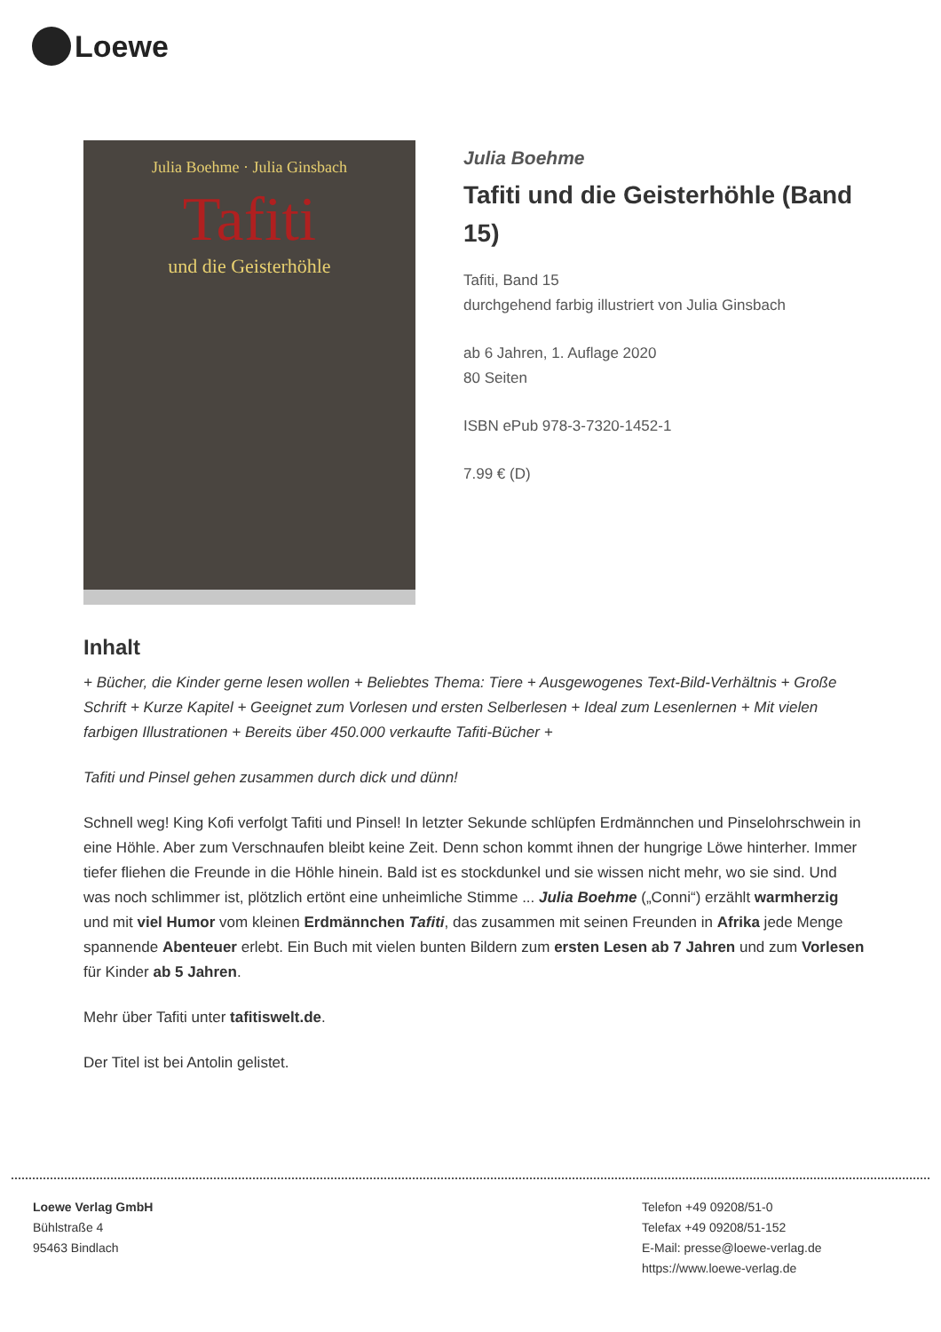Loewe
Julia Boehme · Julia Ginsbach
Tafiti
und die Geisterhöhle
Julia Boehme
Tafiti und die Geisterhöhle (Band 15)
Tafiti, Band 15
durchgehend farbig illustriert von Julia Ginsbach
ab 6 Jahren, 1. Auflage 2020
80 Seiten
ISBN ePub 978-3-7320-1452-1
7.99 € (D)
Inhalt
+ Bücher, die Kinder gerne lesen wollen + Beliebtes Thema: Tiere + Ausgewogenes Text-Bild-Verhältnis + Große Schrift + Kurze Kapitel + Geeignet zum Vorlesen und ersten Selberlesen + Ideal zum Lesenlernen + Mit vielen farbigen Illustrationen + Bereits über 450.000 verkaufte Tafiti-Bücher +
Tafiti und Pinsel gehen zusammen durch dick und dünn!
Schnell weg! King Kofi verfolgt Tafiti und Pinsel! In letzter Sekunde schlüpfen Erdmännchen und Pinselohrschwein in eine Höhle. Aber zum Verschnaufen bleibt keine Zeit. Denn schon kommt ihnen der hungrige Löwe hinterher. Immer tiefer fliehen die Freunde in die Höhle hinein. Bald ist es stockdunkel und sie wissen nicht mehr, wo sie sind. Und was noch schlimmer ist, plötzlich ertönt eine unheimliche Stimme ... Julia Boehme („Conni“) erzählt warmherzig und mit viel Humor vom kleinen Erdmännchen Tafiti, das zusammen mit seinen Freunden in Afrika jede Menge spannende Abenteuer erlebt. Ein Buch mit vielen bunten Bildern zum ersten Lesen ab 7 Jahren und zum Vorlesen für Kinder ab 5 Jahren.
Mehr über Tafiti unter tafitiswelt.de.
Der Titel ist bei Antolin gelistet.
Loewe Verlag GmbH
Bühlstraße 4
95463 Bindlach
Telefon +49 09208/51-0
Telefax +49 09208/51-152
E-Mail: presse@loewe-verlag.de
https://www.loewe-verlag.de